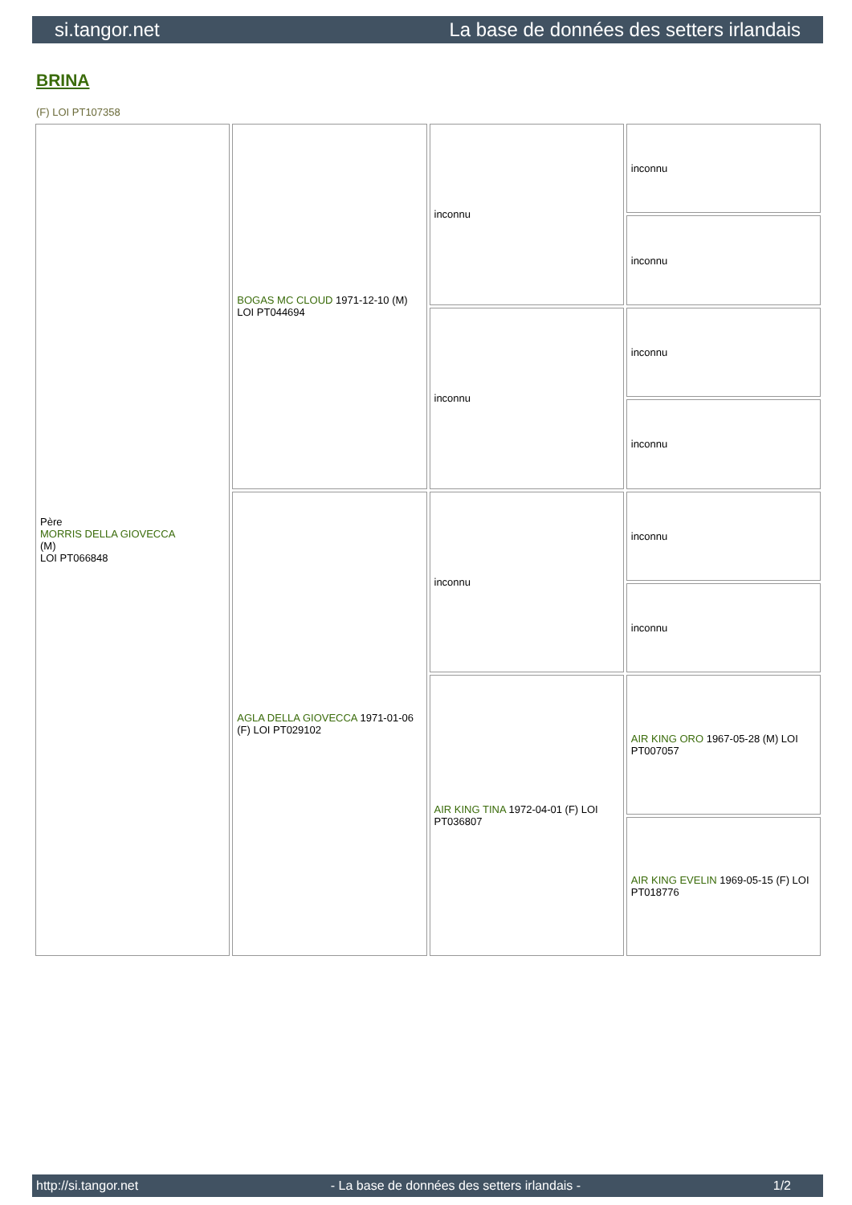si.tangor.net La base de données des setters irlandais
BRINA
(F) LOI PT107358
| Père MORRIS DELLA GIOVECCA (M) LOI PT066848 | BOGAS MC CLOUD 1971-12-10 (M) LOI PT044694 | inconnu | inconnu |
| | | | inconnu |
| | | inconnu | inconnu |
| | | | inconnu |
| | AGLA DELLA GIOVECCA 1971-01-06 (F) LOI PT029102 | inconnu | inconnu |
| | | | inconnu |
| | | AIR KING TINA 1972-04-01 (F) LOI PT036807 | AIR KING ORO 1967-05-28 (M) LOI PT007057 |
| | | | AIR KING EVELIN 1969-05-15 (F) LOI PT018776 |
http://si.tangor.net - La base de données des setters irlandais - 1/2